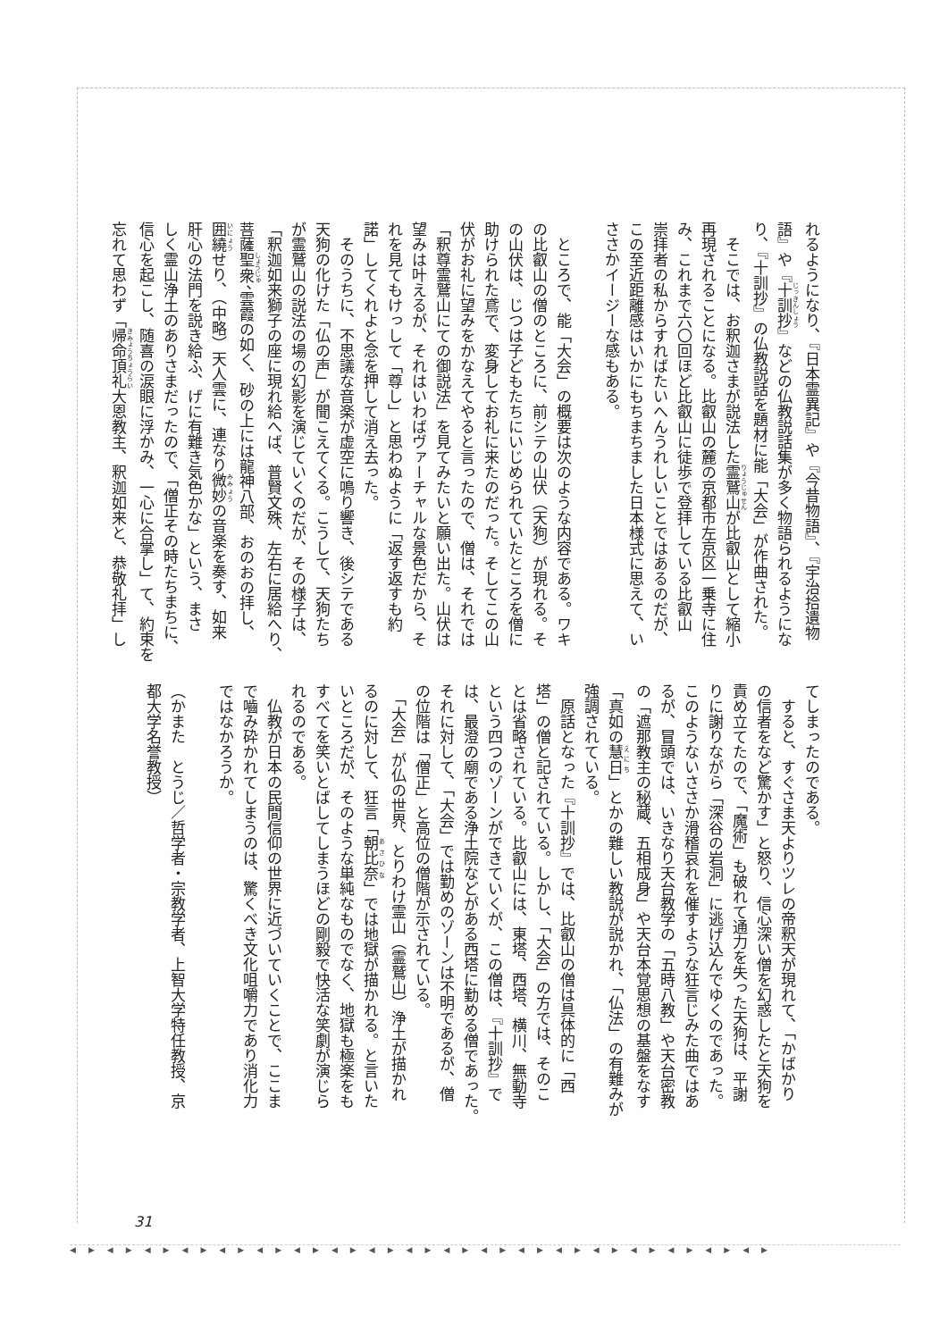れるようになり、『日本霊異記』や『今昔物語』、『宇治拾遺物
語』や『十訓抄』などの仏教説話集が多く物語られるようにな
り、『十訓抄』の仏教説話を題材に能「大会」が作曲された。
　そこでは、お釈迦さまが説法した霊鷲山が比叡山として縮小
再現されることになる。比叡山の麓の京都市左京区一乗寺に住
み、これまで六〇回ほど比叡山に徒歩で登拝している比叡山
崇拝者の私からすればたいへんうれしいことではあるのだが、
この至近距離感はいかにもちまちました日本様式に思えて、い
ささかイージーな感もある。
　ところで、能「大会」の概要は次のような内容である。ワキ
の比叡山の僧のところに、前シテの山伏（天狗）が現れる。そ
の山伏は、じつは子どもたちにいじめられていたところを僧に
助けられた鳶で、変身してお礼に来たのだった。そしてこの山
伏がお礼に望みをかなえてやると言ったので、僧は、それでは
「釈尊霊鷲山にての御説法」を見てみたいと願い出た。山伏は
望みは叶えるが、それはいわばヴァーチャルな景色だから、そ
れを見てもけっして「尊し」と思わぬように「返す返すも約
諾」してくれよと念を押して消え去った。
　そのうちに、不思議な音楽が虚空に鳴り響き、後シテである
天狗の化けた「仏の声」が聞こえてくる。こうして、天狗たち
が霊鷲山の説法の場の幻影を演じていくのだが、その様子は、
「釈迦如来獅子の座に現れ給へば、普賢文殊、左右に居給へり、
菩薩聖衆、雲霞の如く、砂の上には龍神八部、おのおの拝し、
囲繞せり、（中略）天人雲に、連なり微妙の音楽を奏す、如来
肝心の法門を説き給ふ、げに有難き気色かな」という、まさ
しく霊山浄土のありさまだったので、「僧正その時たちまちに、
信心を起こし、随喜の涙眼に浮かみ、一心に合掌し」て、約束を
忘れて思わず「帰命頂礼大恩教主、釈迦如来と、恭敬礼拝」し
てしまったのである。
　すると、すぐさま天よりツレの帝釈天が現れて、「かばかり
の信者をなど驚かす」と怒り、信心深い僧を幻惑したと天狗を
責め立てたので、「魔術」も破れて通力を失った天狗は、平謝
りに謝りながら「深谷の岩洞」に逃げ込んでゆくのであった。
このようないささか滑稽哀れを催すような狂言じみた曲ではあ
るが、冒頭では、いきなり天台教学の「五時八教」や天台密教
の「遮那教主の秘蔵、五相成身」や天台本覚思想の基盤をなす
「真如の慧日」とかの難しい教説が説かれ、「仏法」の有難みが
強調されている。
　原話となった『十訓抄』では、比叡山の僧は具体的に「西
塔」の僧と記されている。しかし、「大会」の方では、そのこ
とは省略されている。比叡山には、東塔、西塔、横川、無動寺
という四つのゾーンができていくが、この僧は、『十訓抄』で
は、最澄の廟である浄土院などがある西塔に勤める僧であった。
それに対して、「大会」では勤めのゾーンは不明であるが、僧
の位階は「僧正」と高位の僧階が示されている。
　「大会」が仏の世界、とりわけ霊山（霊鷲山）浄土が描かれ
るのに対して、狂言「朝比奈」では地獄が描かれる。と言いた
いところだが、そのような単純なものでなく、地獄も極楽をも
すべてを笑いとばしてしまうほどの剛毅で快活な笑劇が演じら
れるのである。
　仏教が日本の民間信仰の世界に近づいていくことで、ここま
で嚙み砕かれてしまうのは、驚くべき文化咀嚼力であり消化力
ではなかろうか。
（かまた　とうじ／哲学者・宗教学者、上智大学特任教授、京
都大学名誉教授）
31
◀▶◀▶◀▶◀▶◀▶◀▶◀▶◀▶◀▶◀▶◀▶◀▶◀▶◀▶◀▶◀▶◀▶◀▶◀▶